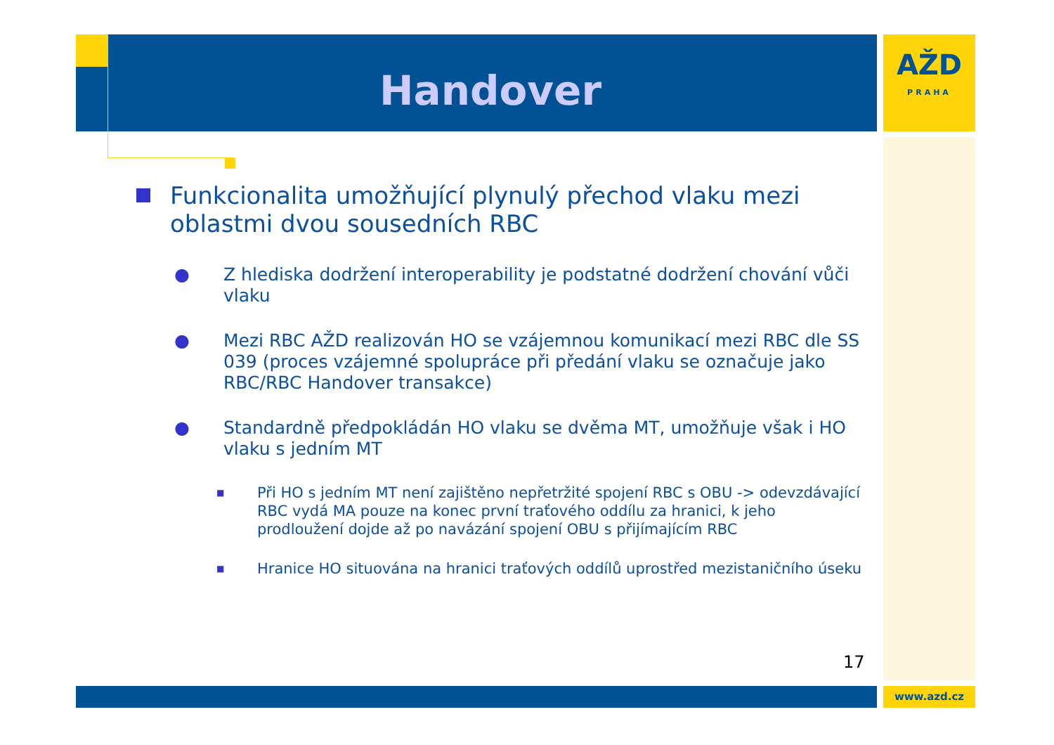Handover
AŽD
PRAHA
Funkcionalita umožňující plynulý přechod vlaku mezi oblastmi dvou sousedních RBC
● Z hlediska dodržení interoperability je podstatné dodržení chování vůči vlaku
● Mezi RBC AŽD realizován HO se vzájemnou komunikací mezi RBC dle SS 039 (proces vzájemné spolupráce při předání vlaku se označuje jako RBC/RBC Handover transakce)
● Standardně předpokládán HO vlaku se dvěma MT, umožňuje však i HO vlaku s jedním MT
■ Při HO s jedním MT není zajištěno nepřetržité spojení RBC s OBU -> odevzdávající RBC vydá MA pouze na konec první traťového oddílu za hranici, k jeho prodloužení dojde až po navázání spojení OBU s přijímajícím RBC
■ Hranice HO situována na hranici traťových oddílů uprostřed mezistaničního úseku
17
www.azd.cz